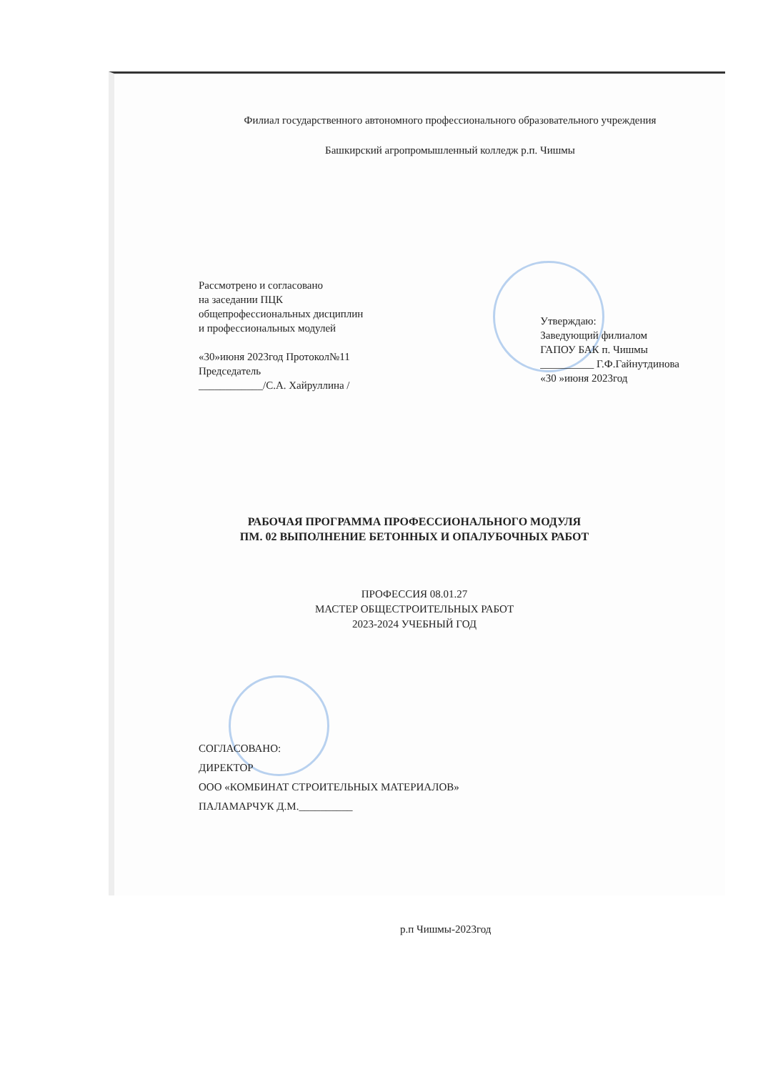Филиал государственного автономного профессионального образовательного учреждения
Башкирский агропромышленный колледж р.п. Чишмы
Рассмотрено и согласовано
на заседании ПЦК
общепрофессиональных дисциплин
и профессиональных модулей
«30»июня 2023год Протокол№11
Председатель
____________/С.А. Хайруллина /
Утверждаю:
Заведующий филиалом
ГАПОУ БАК п. Чишмы
__________ Г.Ф.Гайнутдинова
«30 »июня 2023год
РАБОЧАЯ ПРОГРАММА ПРОФЕССИОНАЛЬНОГО МОДУЛЯ
ПМ. 02 ВЫПОЛНЕНИЕ БЕТОННЫХ И ОПАЛУБОЧНЫХ РАБОТ
ПРОФЕССИЯ 08.01.27
МАСТЕР ОБЩЕСТРОИТЕЛЬНЫХ РАБОТ
2023-2024 УЧЕБНЫЙ ГОД
СОГЛАСОВАНО:
ДИРЕКТОР
ООО «КОМБИНАТ СТРОИТЕЛЬНЫХ МАТЕРИАЛОВ»
ПАЛАМАРЧУК Д.М.__________
р.п Чишмы-2023год